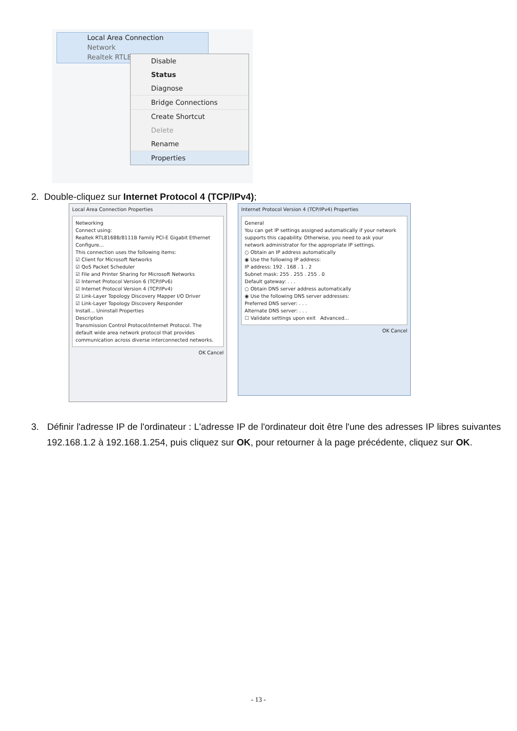Local Area Connection
Network
Realtek RTL8
Disable
Status
Diagnose
Bridge Connections
Create Shortcut
Delete
Rename
Properties
2. Double-cliquez sur Internet Protocol 4 (TCP/IPv4);
Local Area Connection Properties
Networking
Connect using:
Realtek RTL8168B/8111B Family PCI-E Gigabit Ethernet
Configure...
This connection uses the following items:
☑ Client for Microsoft Networks
☑ QoS Packet Scheduler
☑ File and Printer Sharing for Microsoft Networks
☑ Internet Protocol Version 6 (TCP/IPv6)
☑ Internet Protocol Version 4 (TCP/IPv4)
☑ Link-Layer Topology Discovery Mapper I/O Driver
☑ Link-Layer Topology Discovery Responder
Install... Uninstall Properties
Description
Transmission Control Protocol/Internet Protocol. The default wide area network protocol that provides communication across diverse interconnected networks.
OK Cancel
Internet Protocol Version 4 (TCP/IPv4) Properties
General
You can get IP settings assigned automatically if your network supports this capability. Otherwise, you need to ask your network administrator for the appropriate IP settings.
○ Obtain an IP address automatically
◉ Use the following IP address:
IP address: 192 . 168 . 1 . 2
Subnet mask: 255 . 255 . 255 . 0
Default gateway: . . .
○ Obtain DNS server address automatically
◉ Use the following DNS server addresses:
Preferred DNS server: . . .
Alternate DNS server: . . .
☐ Validate settings upon exit Advanced...
OK Cancel
3. Définir l'adresse IP de l'ordinateur : L'adresse IP de l'ordinateur doit être l'une des adresses IP libres suivantes 192.168.1.2 à 192.168.1.254, puis cliquez sur OK, pour retourner à la page précédente, cliquez sur OK.
- 13 -